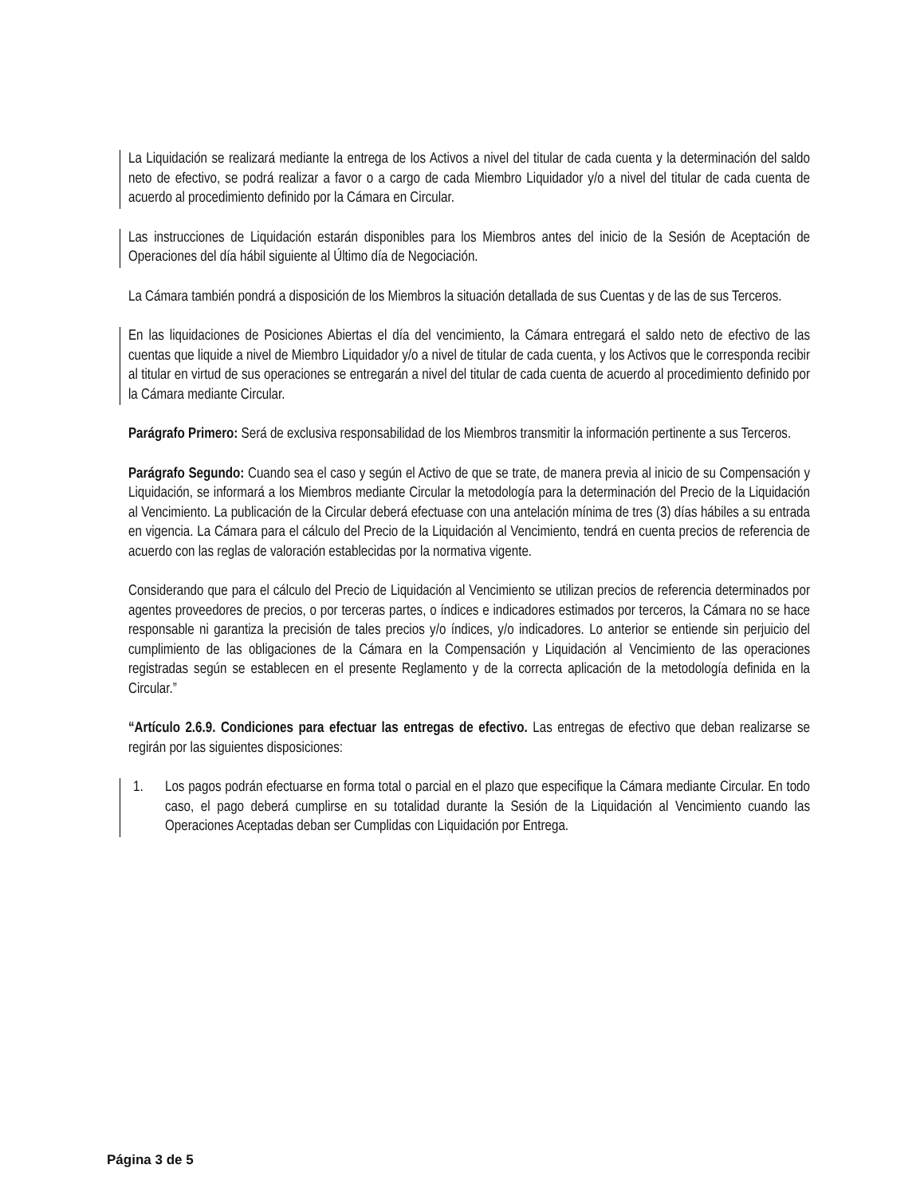La Liquidación se realizará mediante la entrega de los Activos a nivel del titular de cada cuenta y la determinación del saldo neto de efectivo, se podrá realizar a favor o a cargo de cada Miembro Liquidador y/o a nivel del titular de cada cuenta de acuerdo al procedimiento definido por la Cámara en Circular.
Las instrucciones de Liquidación estarán disponibles para los Miembros antes del inicio de la Sesión de Aceptación de Operaciones del día hábil siguiente al Último día de Negociación.
La Cámara también pondrá a disposición de los Miembros la situación detallada de sus Cuentas y de las de sus Terceros.
En las liquidaciones de Posiciones Abiertas el día del vencimiento, la Cámara entregará el saldo neto de efectivo de las cuentas que liquide a nivel de Miembro Liquidador y/o a nivel de titular de cada cuenta, y los Activos que le corresponda recibir al titular en virtud de sus operaciones se entregarán a nivel del titular de cada cuenta de acuerdo al procedimiento definido por la Cámara mediante Circular.
Parágrafo Primero: Será de exclusiva responsabilidad de los Miembros transmitir la información pertinente a sus Terceros.
Parágrafo Segundo: Cuando sea el caso y según el Activo de que se trate, de manera previa al inicio de su Compensación y Liquidación, se informará a los Miembros mediante Circular la metodología para la determinación del Precio de la Liquidación al Vencimiento. La publicación de la Circular deberá efectuase con una antelación mínima de tres (3) días hábiles a su entrada en vigencia. La Cámara para el cálculo del Precio de la Liquidación al Vencimiento, tendrá en cuenta precios de referencia de acuerdo con las reglas de valoración establecidas por la normativa vigente.
Considerando que para el cálculo del Precio de Liquidación al Vencimiento se utilizan precios de referencia determinados por agentes proveedores de precios, o por terceras partes, o índices e indicadores estimados por terceros, la Cámara no se hace responsable ni garantiza la precisión de tales precios y/o índices, y/o indicadores. Lo anterior se entiende sin perjuicio del cumplimiento de las obligaciones de la Cámara en la Compensación y Liquidación al Vencimiento de las operaciones registradas según se establecen en el presente Reglamento y de la correcta aplicación de la metodología definida en la Circular.”
“Artículo 2.6.9. Condiciones para efectuar las entregas de efectivo. Las entregas de efectivo que deban realizarse se regirán por las siguientes disposiciones:
1. Los pagos podrán efectuarse en forma total o parcial en el plazo que especifique la Cámara mediante Circular. En todo caso, el pago deberá cumplirse en su totalidad durante la Sesión de la Liquidación al Vencimiento cuando las Operaciones Aceptadas deban ser Cumplidas con Liquidación por Entrega.
Página 3 de 5